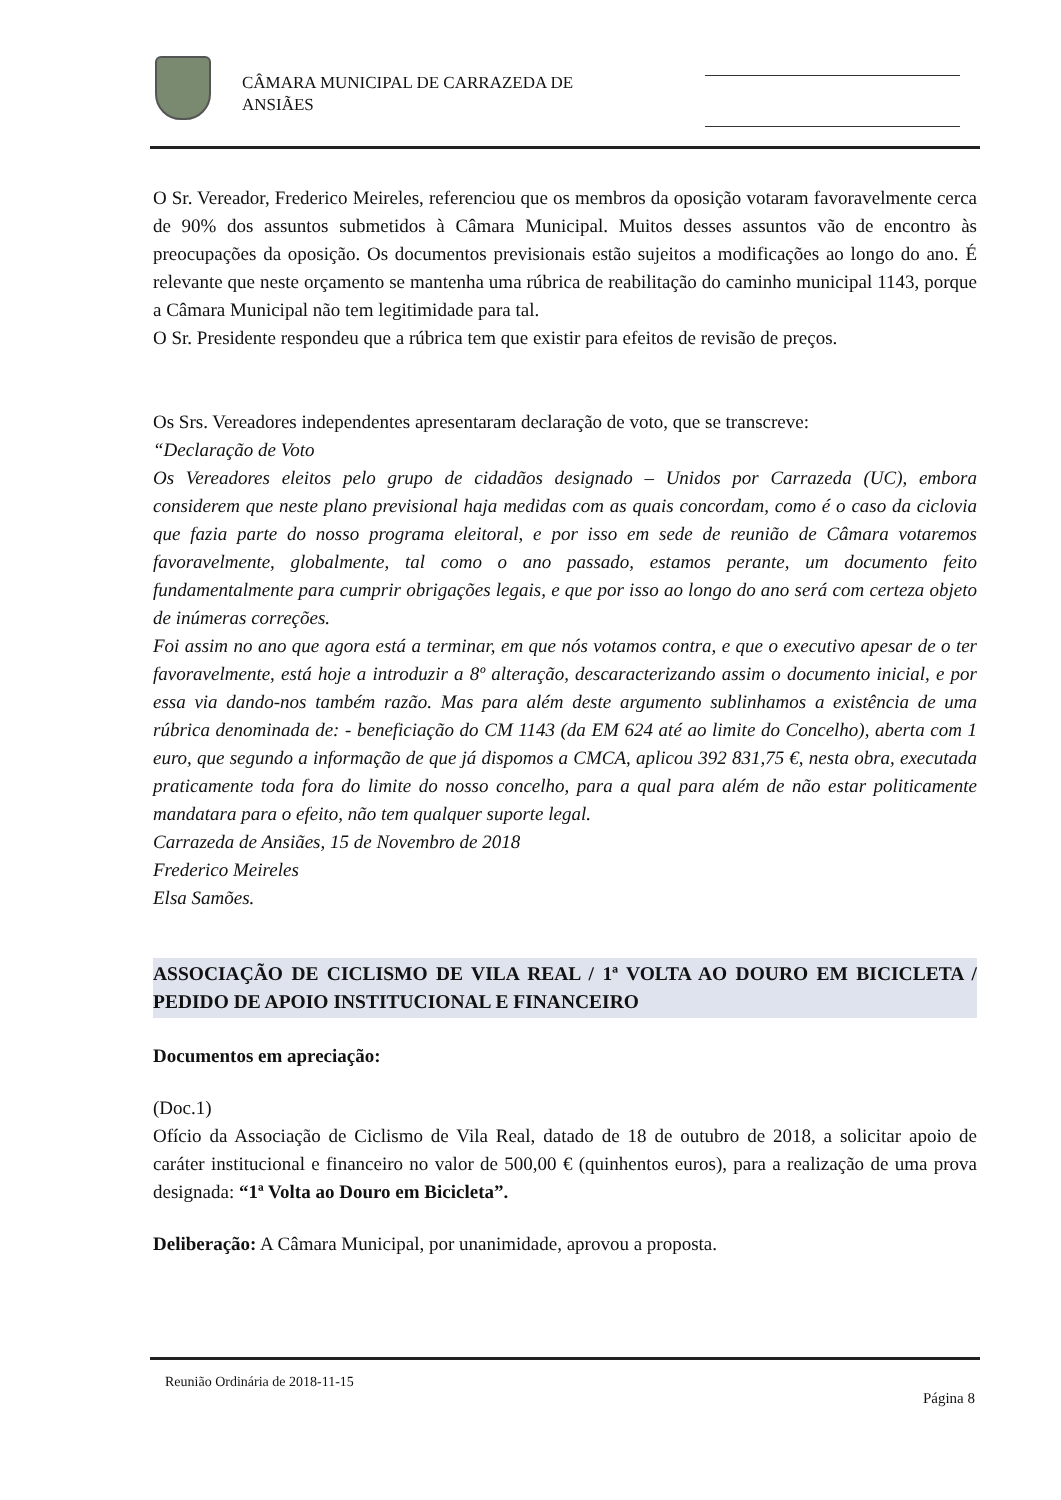CÂMARA MUNICIPAL DE CARRAZEDA DE
ANSIÃES
O Sr. Vereador, Frederico Meireles, referenciou que os membros da oposição votaram favoravelmente cerca de 90% dos assuntos submetidos à Câmara Municipal. Muitos desses assuntos vão de encontro às preocupações da oposição. Os documentos previsionais estão sujeitos a modificações ao longo do ano. É relevante que neste orçamento se mantenha uma rúbrica de reabilitação do caminho municipal 1143, porque a Câmara Municipal não tem legitimidade para tal.
O Sr. Presidente respondeu que a rúbrica tem que existir para efeitos de revisão de preços.
Os Srs. Vereadores independentes apresentaram declaração de voto, que se transcreve:
“Declaração de Voto
Os Vereadores eleitos pelo grupo de cidadãos designado – Unidos por Carrazeda (UC), embora considerem que neste plano previsional haja medidas com as quais concordam, como é o caso da ciclovia que fazia parte do nosso programa eleitoral, e por isso em sede de reunião de Câmara votaremos favoravelmente, globalmente, tal como o ano passado, estamos perante, um documento feito fundamentalmente para cumprir obrigações legais, e que por isso ao longo do ano será com certeza objeto de inúmeras correções.
Foi assim no ano que agora está a terminar, em que nós votamos contra, e que o executivo apesar de o ter favoravelmente, está hoje a introduzir a 8º alteração, descaracterizando assim o documento inicial, e por essa via dando-nos também razão. Mas para além deste argumento sublinhamos a existência de uma rúbrica denominada de: - beneficiação do CM 1143 (da EM 624 até ao limite do Concelho), aberta com 1 euro, que segundo a informação de que já dispomos a CMCA, aplicou 392 831,75 €, nesta obra, executada praticamente toda fora do limite do nosso concelho, para a qual para além de não estar politicamente mandatara para o efeito, não tem qualquer suporte legal.
Carrazeda de Ansiães, 15 de Novembro de 2018
Frederico Meireles
Elsa Samões.
ASSOCIAÇÃO DE CICLISMO DE VILA REAL / 1ª VOLTA AO DOURO EM BICICLETA / PEDIDO DE APOIO INSTITUCIONAL E FINANCEIRO
Documentos em apreciação:
(Doc.1)
Ofício da Associação de Ciclismo de Vila Real, datado de 18 de outubro de 2018, a solicitar apoio de caráter institucional e financeiro no valor de 500,00 € (quinhentos euros), para a realização de uma prova designada: “1ª Volta ao Douro em Bicicleta”.
Deliberação: A Câmara Municipal, por unanimidade, aprovou a proposta.
Reunião Ordinária de 2018-11-15
Página 8